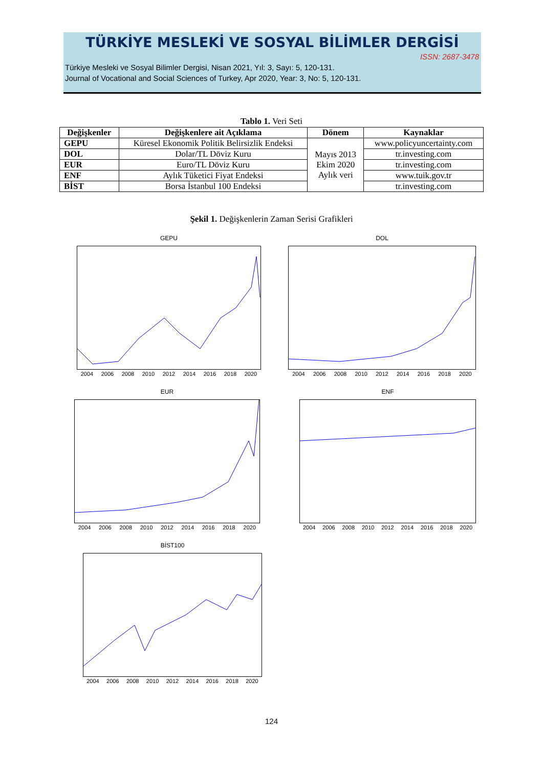TÜRKİYE MESLEKİ VE SOSYAL BİLİMLER DERGİSİ
ISSN: 2687-3478
Türkiye Mesleki ve Sosyal Bilimler Dergisi, Nisan 2021, Yıl: 3, Sayı: 5, 120-131.
Journal of Vocational and Social Sciences of Turkey, Apr 2020, Year: 3, No: 5, 120-131.
Tablo 1. Veri Seti
| Değişkenler | Değişkenlere ait Açıklama | Dönem | Kaynaklar |
| --- | --- | --- | --- |
| GEPU | Küresel Ekonomik Politik Belirsizlik Endeksi | Mayıs 2013 Ekim 2020 Aylık veri | www.policyuncertainty.com |
| DOL | Dolar/TL Döviz Kuru | | tr.investing.com |
| EUR | Euro/TL Döviz Kuru | | tr.investing.com |
| ENF | Aylık Tüketici Fiyat Endeksi | | www.tuik.gov.tr |
| BİST | Borsa İstanbul 100 Endeksi | | tr.investing.com |
Şekil 1. Değişkenlerin Zaman Serisi Grafikleri
GEPU
2004 2006 2008 2010 2012 2014 2016 2018 2020
DOL
2004 2006 2008 2010 2012 2014 2016 2018 2020
EUR
2004 2006 2008 2010 2012 2014 2016 2018 2020
ENF
2004 2006 2008 2010 2012 2014 2016 2018 2020
BİST100
2004 2006 2008 2010 2012 2014 2016 2018 2020
124